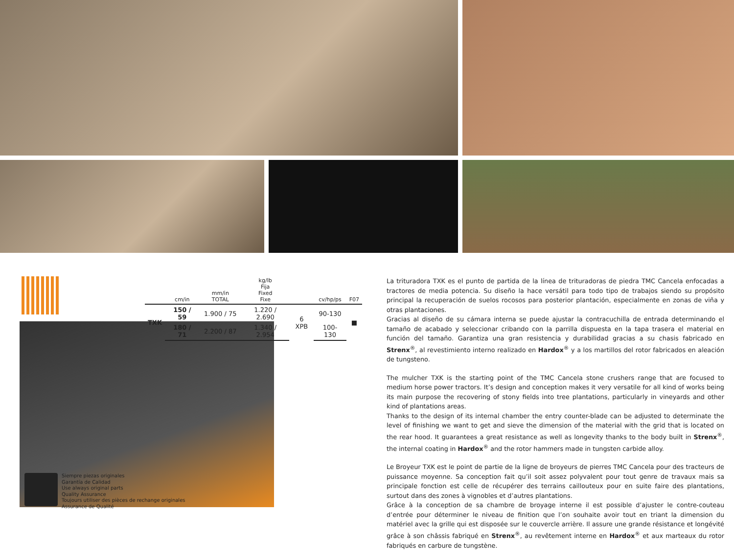| | cm/in | mm/in TOTAL | kg/lb Fija Fixed Fixe | | cv/hp/ps | F07 |
| --- | --- | --- | --- | --- | --- | --- |
| TXK | 150 / 59 | 1.900 / 75 | 1.220 / 2.690 | 6 XPB | 90-130 | ■ |
| | 180 / 71 | 2.200 / 87 | 1.340 / 2.954 | | 100-130 | |
Siempre piezas originales
Garantía de Calidad
Use always original parts
Quality Assurance
Toujours utiliser des pièces de rechange originales
Assurance de Qualité
La trituradora TXK es el punto de partida de la línea de trituradoras de piedra TMC Cancela enfocadas a tractores de media potencia. Su diseño la hace versátil para todo tipo de trabajos siendo su propósito principal la recuperación de suelos rocosos para posterior plantación, especialmente en zonas de viña y otras plantaciones.
Gracias al diseño de su cámara interna se puede ajustar la contracuchilla de entrada determinando el tamaño de acabado y seleccionar cribando con la parrilla dispuesta en la tapa trasera el material en función del tamaño. Garantiza una gran resistencia y durabilidad gracias a su chasis fabricado en Strenx<sup>®</sup>, al revestimiento interno realizado en Hardox<sup>®</sup> y a los martillos del rotor fabricados en aleación de tungsteno.
The mulcher TXK is the starting point of the TMC Cancela stone crushers range that are focused to medium horse power tractors. It’s design and conception makes it very versatile for all kind of works being its main purpose the recovering of stony fields into tree plantations, particularly in vineyards and other kind of plantations areas.
Thanks to the design of its internal chamber the entry counter-blade can be adjusted to determinate the level of finishing we want to get and sieve the dimension of the material with the grid that is located on the rear hood. It guarantees a great resistance as well as longevity thanks to the body built in Strenx<sup>®</sup>, the internal coating in Hardox<sup>®</sup> and the rotor hammers made in tungsten carbide alloy.
Le Broyeur TXK est le point de partie de la ligne de broyeurs de pierres TMC Cancela pour des tracteurs de puissance moyenne. Sa conception fait qu’il soit assez polyvalent pour tout genre de travaux mais sa principale fonction est celle de récupérer des terrains caillouteux pour en suite faire des plantations, surtout dans des zones à vignobles et d’autres plantations.
Grâce à la conception de sa chambre de broyage interne il est possible d’ajuster le contre-couteau d’entrée pour déterminer le niveau de finition que l’on souhaite avoir tout en triant la dimension du matériel avec la grille qui est disposée sur le couvercle arrière. Il assure une grande résistance et longévité grâce à son châssis fabriqué en Strenx<sup>®</sup>, au revêtement interne en Hardox<sup>®</sup> et aux marteaux du rotor fabriqués en carbure de tungstène.